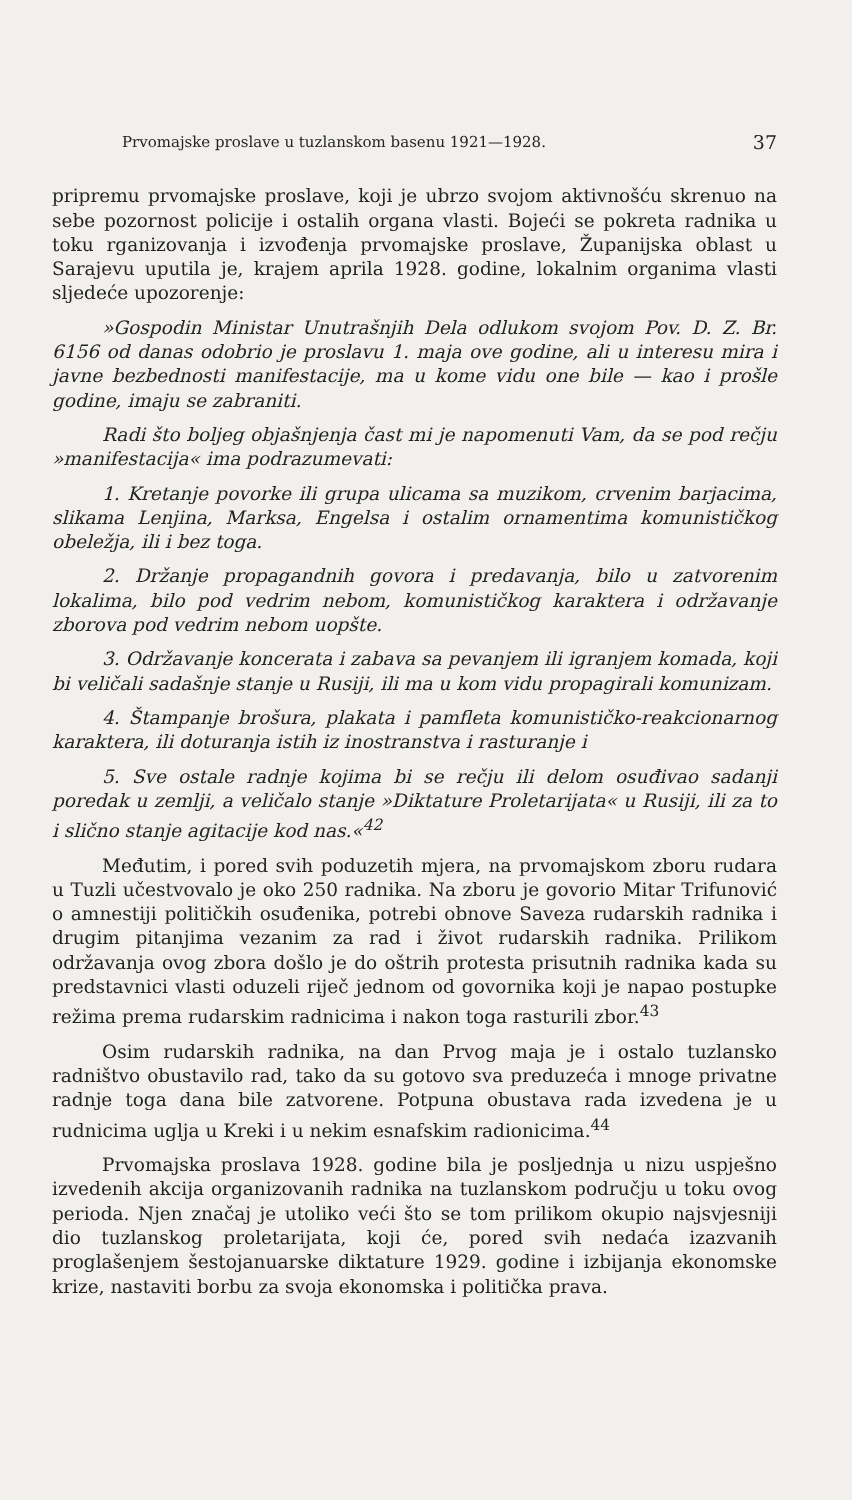Prvomajske proslave u tuzlanskom basenu 1921—1928. 37
pripremu prvomajske proslave, koji je ubrzo svojom aktivnošću skrenuo na sebe pozornost policije i ostalih organa vlasti. Bojeći se pokreta radnika u toku rganizovanja i izvođenja prvomajske proslave, Županijska oblast u Sarajevu uputila je, krajem aprila 1928. godine, lokalnim organima vlasti sljedeće upozorenje:
»Gospodin Ministar Unutrašnjih Dela odlukom svojom Pov. D. Z. Br. 6156 od danas odobrio je proslavu 1. maja ove godine, ali u interesu mira i javne bezbednosti manifestacije, ma u kome vidu one bile — kao i prošle godine, imaju se zabraniti.
Radi što boljeg objašnjenja čast mi je napomenuti Vam, da se pod rečju »manifestacija« ima podrazumevati:
1. Kretanje povorke ili grupa ulicama sa muzikom, crvenim barjacima, slikama Lenjina, Marksa, Engelsa i ostalim ornamentima komunističkog obeležja, ili i bez toga.
2. Držanje propagandnih govora i predavanja, bilo u zatvorenim lokalima, bilo pod vedrim nebom, komunističkog karaktera i održavanje zborova pod vedrim nebom uopšte.
3. Održavanje koncerata i zabava sa pevanjem ili igranjem komada, koji bi veličali sadašnje stanje u Rusiji, ili ma u kom vidu propagirali komunizam.
4. Štampanje brošura, plakata i pamfleta komunističko-reakcionarnog karaktera, ili doturanja istih iz inostranstva i rasturanje i
5. Sve ostale radnje kojima bi se rečju ili delom osuđivao sadanji poredak u zemlji, a veličalo stanje »Diktature Proletarijata« u Rusiji, ili za to i slično stanje agitacije kod nas.«<sup>42</sup>
Međutim, i pored svih poduzetih mjera, na prvomajskom zboru rudara u Tuzli učestvovalo je oko 250 radnika. Na zboru je govorio Mitar Trifunović o amnestiji političkih osuđenika, potrebi obnove Saveza rudarskih radnika i drugim pitanjima vezanim za rad i život rudarskih radnika. Prilikom održavanja ovog zbora došlo je do oštrih protesta prisutnih radnika kada su predstavnici vlasti oduzeli riječ jednom od govornika koji je napao postupke režima prema rudarskim radnicima i nakon toga rasturili zbor.<sup>43</sup>
Osim rudarskih radnika, na dan Prvog maja je i ostalo tuzlansko radništvo obustavilo rad, tako da su gotovo sva preduzeća i mnoge privatne radnje toga dana bile zatvorene. Potpuna obustava rada izvedena je u rudnicima uglja u Kreki i u nekim esnafskim radionicima.<sup>44</sup>
Prvomajska proslava 1928. godine bila je posljednja u nizu uspješno izvedenih akcija organizovanih radnika na tuzlanskom području u toku ovog perioda. Njen značaj je utoliko veći što se tom prilikom okupio najsvjesniji dio tuzlanskog proletarijata, koji će, pored svih nedaća izazvanih proglašenjem šestojanuarske diktature 1929. godine i izbijanja ekonomske krize, nastaviti borbu za svoja ekonomska i politička prava.